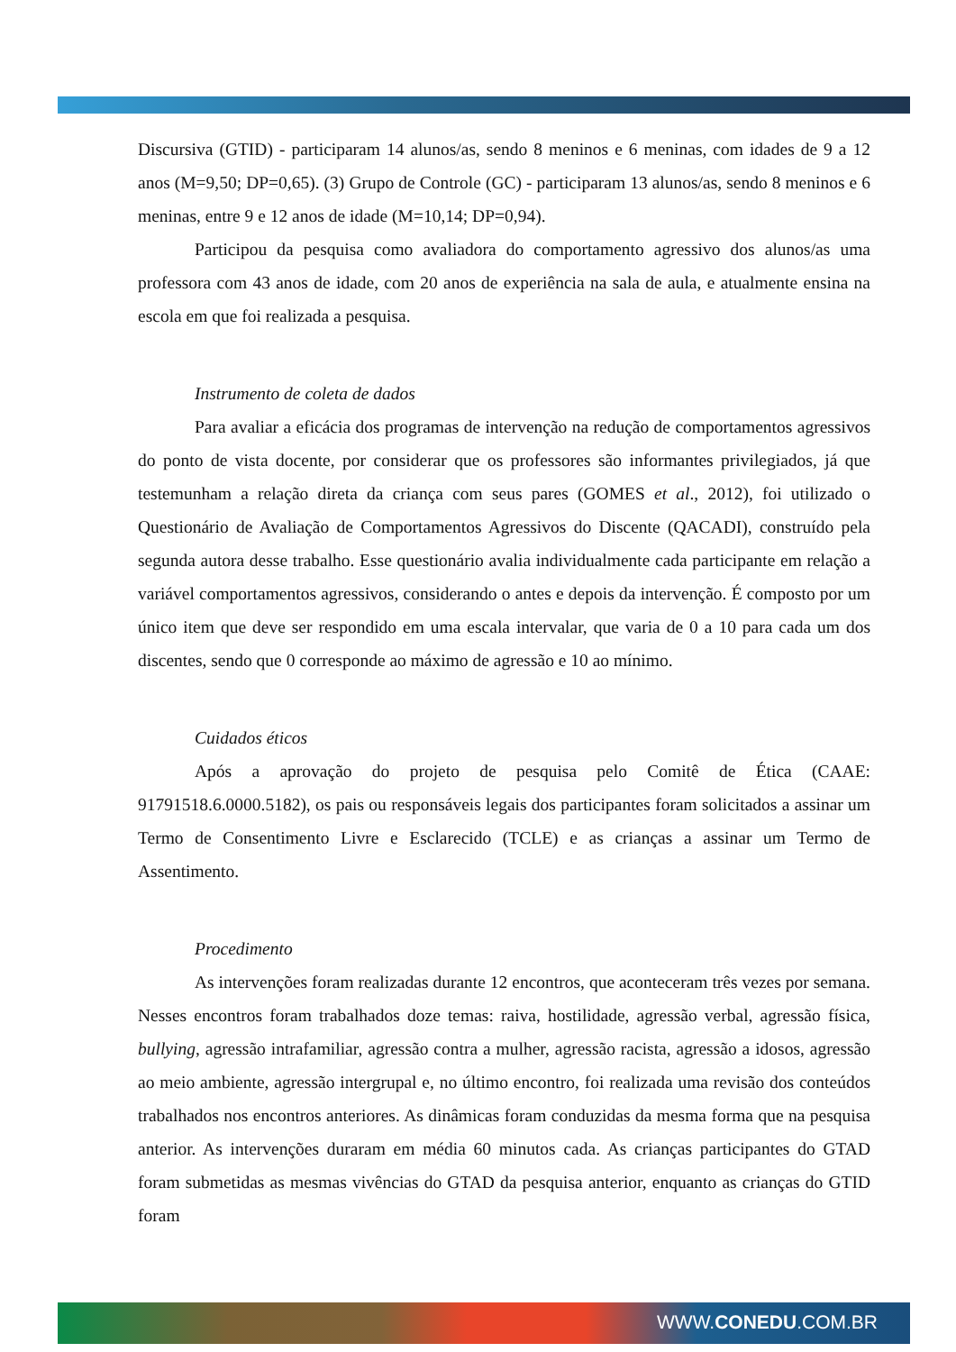Discursiva (GTID) - participaram 14 alunos/as, sendo 8 meninos e 6 meninas, com idades de 9 a 12 anos (M=9,50; DP=0,65). (3) Grupo de Controle (GC) - participaram 13 alunos/as, sendo 8 meninos e 6 meninas, entre 9 e 12 anos de idade (M=10,14; DP=0,94).
Participou da pesquisa como avaliadora do comportamento agressivo dos alunos/as uma professora com 43 anos de idade, com 20 anos de experiência na sala de aula, e atualmente ensina na escola em que foi realizada a pesquisa.
Instrumento de coleta de dados
Para avaliar a eficácia dos programas de intervenção na redução de comportamentos agressivos do ponto de vista docente, por considerar que os professores são informantes privilegiados, já que testemunham a relação direta da criança com seus pares (GOMES et al., 2012), foi utilizado o Questionário de Avaliação de Comportamentos Agressivos do Discente (QACADI), construído pela segunda autora desse trabalho. Esse questionário avalia individualmente cada participante em relação a variável comportamentos agressivos, considerando o antes e depois da intervenção. É composto por um único item que deve ser respondido em uma escala intervalar, que varia de 0 a 10 para cada um dos discentes, sendo que 0 corresponde ao máximo de agressão e 10 ao mínimo.
Cuidados éticos
Após a aprovação do projeto de pesquisa pelo Comitê de Ética (CAAE: 91791518.6.0000.5182), os pais ou responsáveis legais dos participantes foram solicitados a assinar um Termo de Consentimento Livre e Esclarecido (TCLE) e as crianças a assinar um Termo de Assentimento.
Procedimento
As intervenções foram realizadas durante 12 encontros, que aconteceram três vezes por semana. Nesses encontros foram trabalhados doze temas: raiva, hostilidade, agressão verbal, agressão física, bullying, agressão intrafamiliar, agressão contra a mulher, agressão racista, agressão a idosos, agressão ao meio ambiente, agressão intergrupal e, no último encontro, foi realizada uma revisão dos conteúdos trabalhados nos encontros anteriores. As dinâmicas foram conduzidas da mesma forma que na pesquisa anterior. As intervenções duraram em média 60 minutos cada. As crianças participantes do GTAD foram submetidas as mesmas vivências do GTAD da pesquisa anterior, enquanto as crianças do GTID foram
WWW.CONEDU.COM.BR